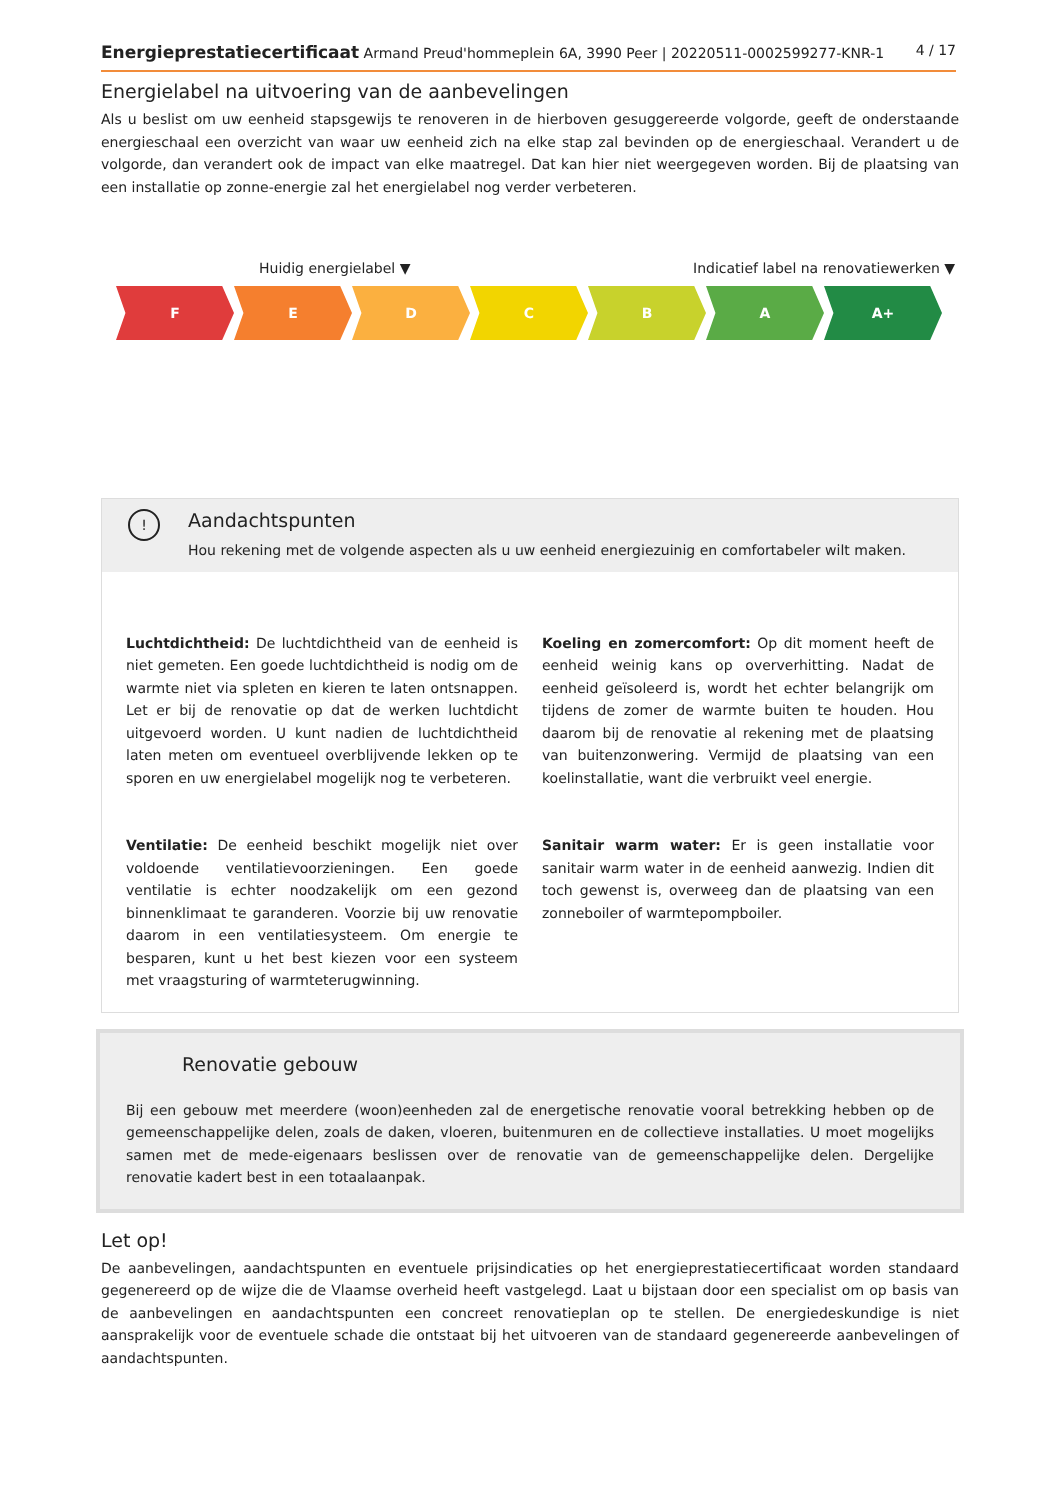Energieprestatiecertificaat Armand Preud'hommeplein 6A, 3990 Peer | 20220511-0002599277-KNR-1 4 / 17
Energielabel na uitvoering van de aanbevelingen
Als u beslist om uw eenheid stapsgewijs te renoveren in de hierboven gesuggereerde volgorde, geeft de onderstaande energieschaal een overzicht van waar uw eenheid zich na elke stap zal bevinden op de energieschaal. Verandert u de volgorde, dan verandert ook de impact van elke maatregel. Dat kan hier niet weergegeven worden. Bij de plaatsing van een installatie op zonne-energie zal het energielabel nog verder verbeteren.
Huidig energielabel ▼
Indicatief label na renovatiewerken ▼
F E D C B A A+
!
Aandachtspunten
Hou rekening met de volgende aspecten als u uw eenheid energiezuinig en comfortabeler wilt maken.
Luchtdichtheid: De luchtdichtheid van de eenheid is niet gemeten. Een goede luchtdichtheid is nodig om de warmte niet via spleten en kieren te laten ontsnappen. Let er bij de renovatie op dat de werken luchtdicht uitgevoerd worden. U kunt nadien de luchtdichtheid laten meten om eventueel overblijvende lekken op te sporen en uw energielabel mogelijk nog te verbeteren.
Ventilatie: De eenheid beschikt mogelijk niet over voldoende ventilatievoorzieningen. Een goede ventilatie is echter noodzakelijk om een gezond binnenklimaat te garanderen. Voorzie bij uw renovatie daarom in een ventilatiesysteem. Om energie te besparen, kunt u het best kiezen voor een systeem met vraagsturing of warmteterugwinning.
Koeling en zomercomfort: Op dit moment heeft de eenheid weinig kans op oververhitting. Nadat de eenheid geïsoleerd is, wordt het echter belangrijk om tijdens de zomer de warmte buiten te houden. Hou daarom bij de renovatie al rekening met de plaatsing van buitenzonwering. Vermijd de plaatsing van een koelinstallatie, want die verbruikt veel energie.
Sanitair warm water: Er is geen installatie voor sanitair warm water in de eenheid aanwezig. Indien dit toch gewenst is, overweeg dan de plaatsing van een zonneboiler of warmtepompboiler.
Renovatie gebouw
Bij een gebouw met meerdere (woon)eenheden zal de energetische renovatie vooral betrekking hebben op de gemeenschappelijke delen, zoals de daken, vloeren, buitenmuren en de collectieve installaties. U moet mogelijks samen met de mede-eigenaars beslissen over de renovatie van de gemeenschappelijke delen. Dergelijke renovatie kadert best in een totaalaanpak.
Let op!
De aanbevelingen, aandachtspunten en eventuele prijsindicaties op het energieprestatiecertificaat worden standaard gegenereerd op de wijze die de Vlaamse overheid heeft vastgelegd. Laat u bijstaan door een specialist om op basis van de aanbevelingen en aandachtspunten een concreet renovatieplan op te stellen. De energiedeskundige is niet aansprakelijk voor de eventuele schade die ontstaat bij het uitvoeren van de standaard gegenereerde aanbevelingen of aandachtspunten.